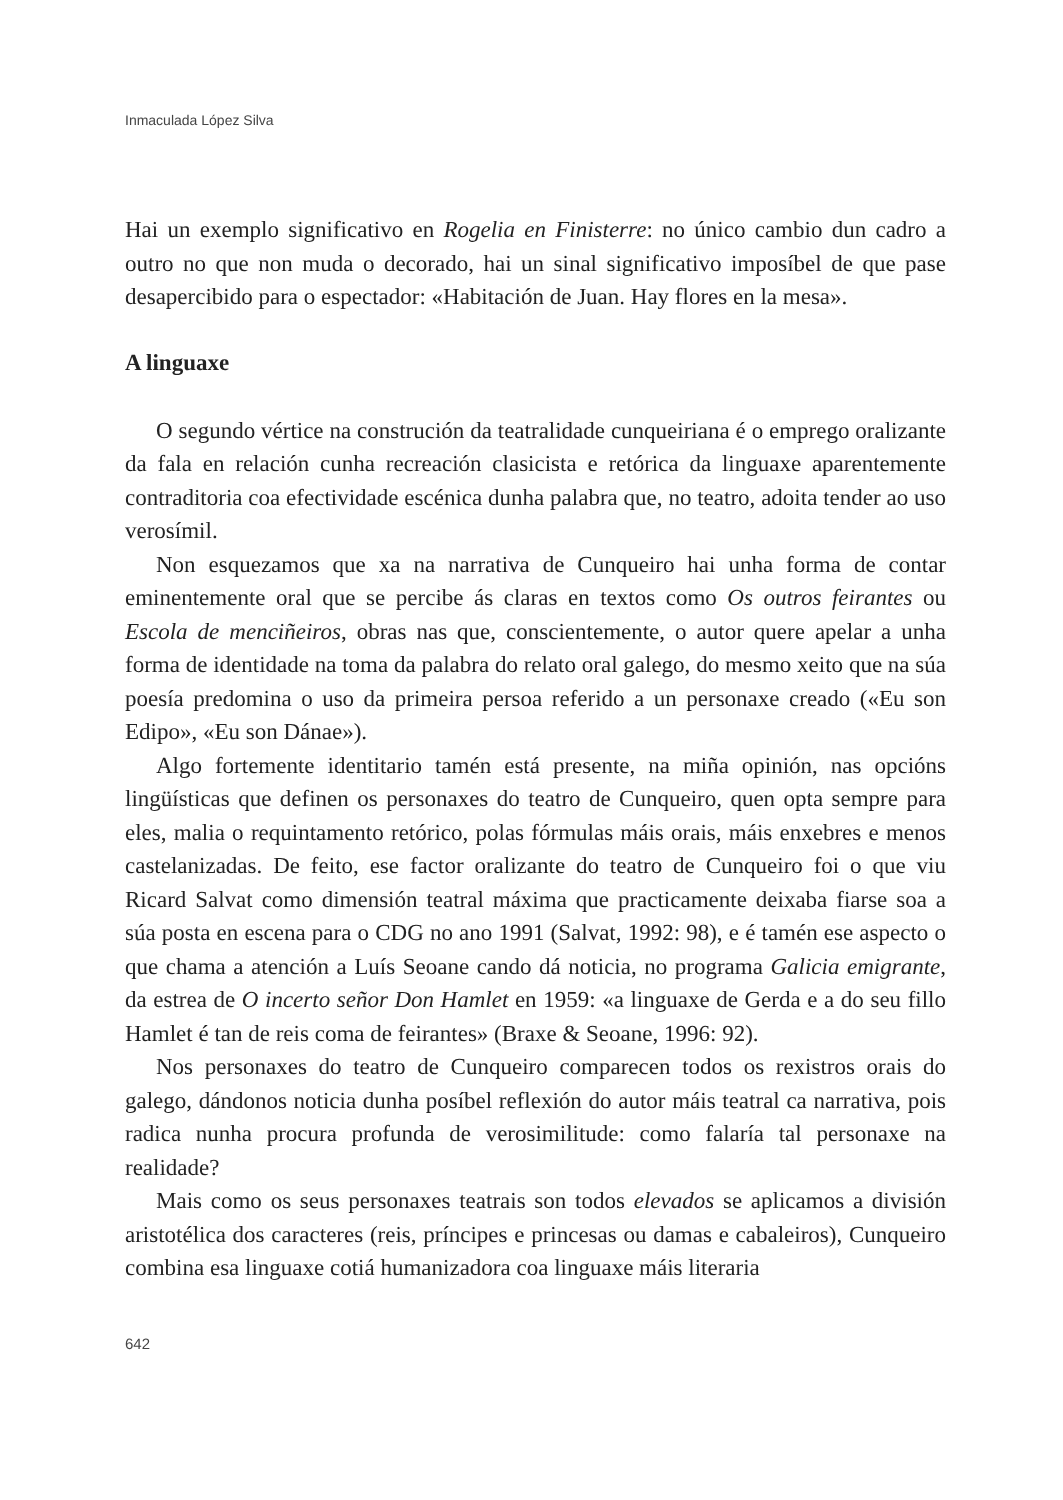Inmaculada López Silva
Hai un exemplo significativo en Rogelia en Finisterre: no único cambio dun cadro a outro no que non muda o decorado, hai un sinal significativo imposíbel de que pase desapercibido para o espectador: «Habitación de Juan. Hay flores en la mesa».
A linguaxe
O segundo vértice na construción da teatralidade cunqueiriana é o emprego oralizante da fala en relación cunha recreación clasicista e retórica da linguaxe aparentemente contraditoria coa efectividade escénica dunha palabra que, no teatro, adoita tender ao uso verosímil.
Non esquezamos que xa na narrativa de Cunqueiro hai unha forma de contar eminentemente oral que se percibe ás claras en textos como Os outros feirantes ou Escola de menciñeiros, obras nas que, conscientemente, o autor quere apelar a unha forma de identidade na toma da palabra do relato oral galego, do mesmo xeito que na súa poesía predomina o uso da primeira persoa referido a un personaxe creado («Eu son Edipo», «Eu son Dánae»).
Algo fortemente identitario tamén está presente, na miña opinión, nas opcións lingüísticas que definen os personaxes do teatro de Cunqueiro, quen opta sempre para eles, malia o requintamento retórico, polas fórmulas máis orais, máis enxebres e menos castelanizadas. De feito, ese factor oralizante do teatro de Cunqueiro foi o que viu Ricard Salvat como dimensión teatral máxima que practicamente deixaba fiarse soa a súa posta en escena para o CDG no ano 1991 (Salvat, 1992: 98), e é tamén ese aspecto o que chama a atención a Luís Seoane cando dá noticia, no programa Galicia emigrante, da estrea de O incerto señor Don Hamlet en 1959: «a linguaxe de Gerda e a do seu fillo Hamlet é tan de reis coma de feirantes» (Braxe & Seoane, 1996: 92).
Nos personaxes do teatro de Cunqueiro comparecen todos os rexistros orais do galego, dándonos noticia dunha posíbel reflexión do autor máis teatral ca narrativa, pois radica nunha procura profunda de verosimilitude: como falaría tal personaxe na realidade?
Mais como os seus personaxes teatrais son todos elevados se aplicamos a división aristotélica dos caracteres (reis, príncipes e princesas ou damas e cabaleiros), Cunqueiro combina esa linguaxe cotiá humanizadora coa linguaxe máis literaria
642